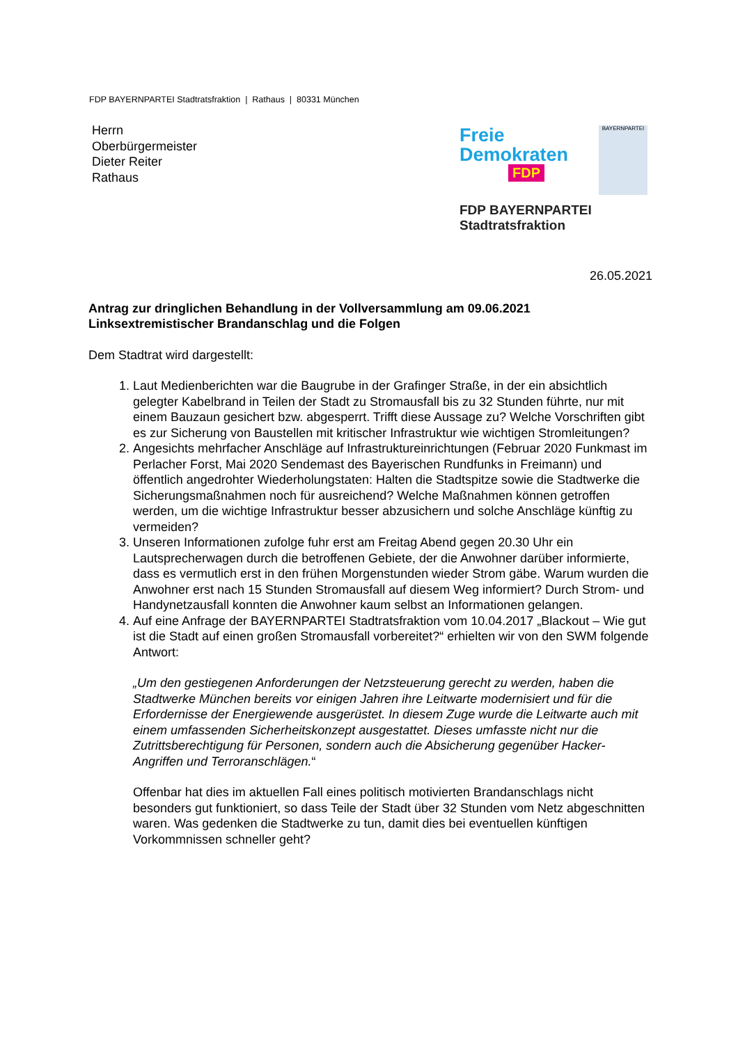FDP BAYERNPARTEI Stadtratsfraktion | Rathaus | 80331 München
Herrn
Oberbürgermeister
Dieter Reiter
Rathaus
Freie
Demokraten
FDP
BAYERNPARTEI
FDP BAYERNPARTEI Stadtratsfraktion
26.05.2021
Antrag zur dringlichen Behandlung in der Vollversammlung am 09.06.2021
Linksextremistischer Brandanschlag und die Folgen
Dem Stadtrat wird dargestellt:
1. Laut Medienberichten war die Baugrube in der Grafinger Straße, in der ein absichtlich gelegter Kabelbrand in Teilen der Stadt zu Stromausfall bis zu 32 Stunden führte, nur mit einem Bauzaun gesichert bzw. abgesperrt. Trifft diese Aussage zu? Welche Vorschriften gibt es zur Sicherung von Baustellen mit kritischer Infrastruktur wie wichtigen Stromleitungen?
2. Angesichts mehrfacher Anschläge auf Infrastruktureinrichtungen (Februar 2020 Funkmast im Perlacher Forst, Mai 2020 Sendemast des Bayerischen Rundfunks in Freimann) und öffentlich angedrohter Wiederholungstaten: Halten die Stadtspitze sowie die Stadtwerke die Sicherungsmaßnahmen noch für ausreichend? Welche Maßnahmen können getroffen werden, um die wichtige Infrastruktur besser abzusichern und solche Anschläge künftig zu vermeiden?
3. Unseren Informationen zufolge fuhr erst am Freitag Abend gegen 20.30 Uhr ein Lautsprecherwagen durch die betroffenen Gebiete, der die Anwohner darüber informierte, dass es vermutlich erst in den frühen Morgenstunden wieder Strom gäbe. Warum wurden die Anwohner erst nach 15 Stunden Stromausfall auf diesem Weg informiert? Durch Strom- und Handynetzausfall konnten die Anwohner kaum selbst an Informationen gelangen.
4. Auf eine Anfrage der BAYERNPARTEI Stadtratsfraktion vom 10.04.2017 „Blackout – Wie gut ist die Stadt auf einen großen Stromausfall vorbereitet?“ erhielten wir von den SWM folgende Antwort:
„Um den gestiegenen Anforderungen der Netzsteuerung gerecht zu werden, haben die Stadtwerke München bereits vor einigen Jahren ihre Leitwarte modernisiert und für die Erfordernisse der Energiewende ausgerüstet. In diesem Zuge wurde die Leitwarte auch mit einem umfassenden Sicherheitskonzept ausgestattet. Dieses umfasste nicht nur die Zutrittsberechtigung für Personen, sondern auch die Absicherung gegenüber Hacker-Angriffen und Terroranschlägen.“
Offenbar hat dies im aktuellen Fall eines politisch motivierten Brandanschlags nicht besonders gut funktioniert, so dass Teile der Stadt über 32 Stunden vom Netz abgeschnitten waren. Was gedenken die Stadtwerke zu tun, damit dies bei eventuellen künftigen Vorkommnissen schneller geht?